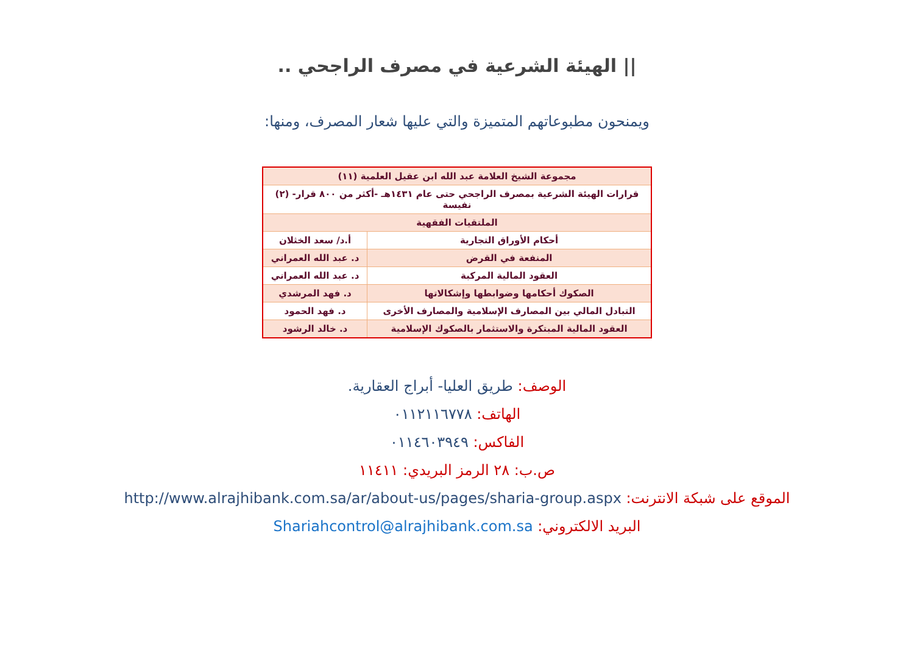|| الهيئة الشرعية في مصرف الراجحي ..
ويمنحون مطبوعاتهم المتميزة والتي عليها شعار المصرف، ومنها:
| مجموعة الشيخ العلامة عبد الله ابن عقيل العلمية (١١) | |
| قرارات الهيئة الشرعية بمصرف الراجحي حتى عام ١٤٣١هـ -أكثر من ٨٠٠ قرار- (٢) نفيسة | |
| الملتقيات الفقهية | |
| أحكام الأوراق التجارية | أ.د/ سعد الخثلان |
| المنفعة في القرض | د. عبد الله العمراني |
| العقود المالية المركبة | د. عبد الله العمراني |
| الصكوك أحكامها وضوابطها وإشكالاتها | د. فهد المرشدي |
| التبادل المالي بين المصارف الإسلامية والمصارف الأخرى | د. فهد الحمود |
| العقود المالية المبتكرة والاستثمار بالصكوك الإسلامية | د. خالد الرشود |
الوصف: طريق العليا- أبراج العقارية.
الهاتف: ٠١١٢١١٦٧٧٨
الفاكس: ٠١١٤٦٠٣٩٤٩
ص.ب: ٢٨ الرمز البريدي: ١١٤١١
الموقع على شبكة الانترنت: http://www.alrajhibank.com.sa/ar/about-us/pages/sharia-group.aspx
البريد الالكتروني: Shariahcontrol@alrajhibank.com.sa